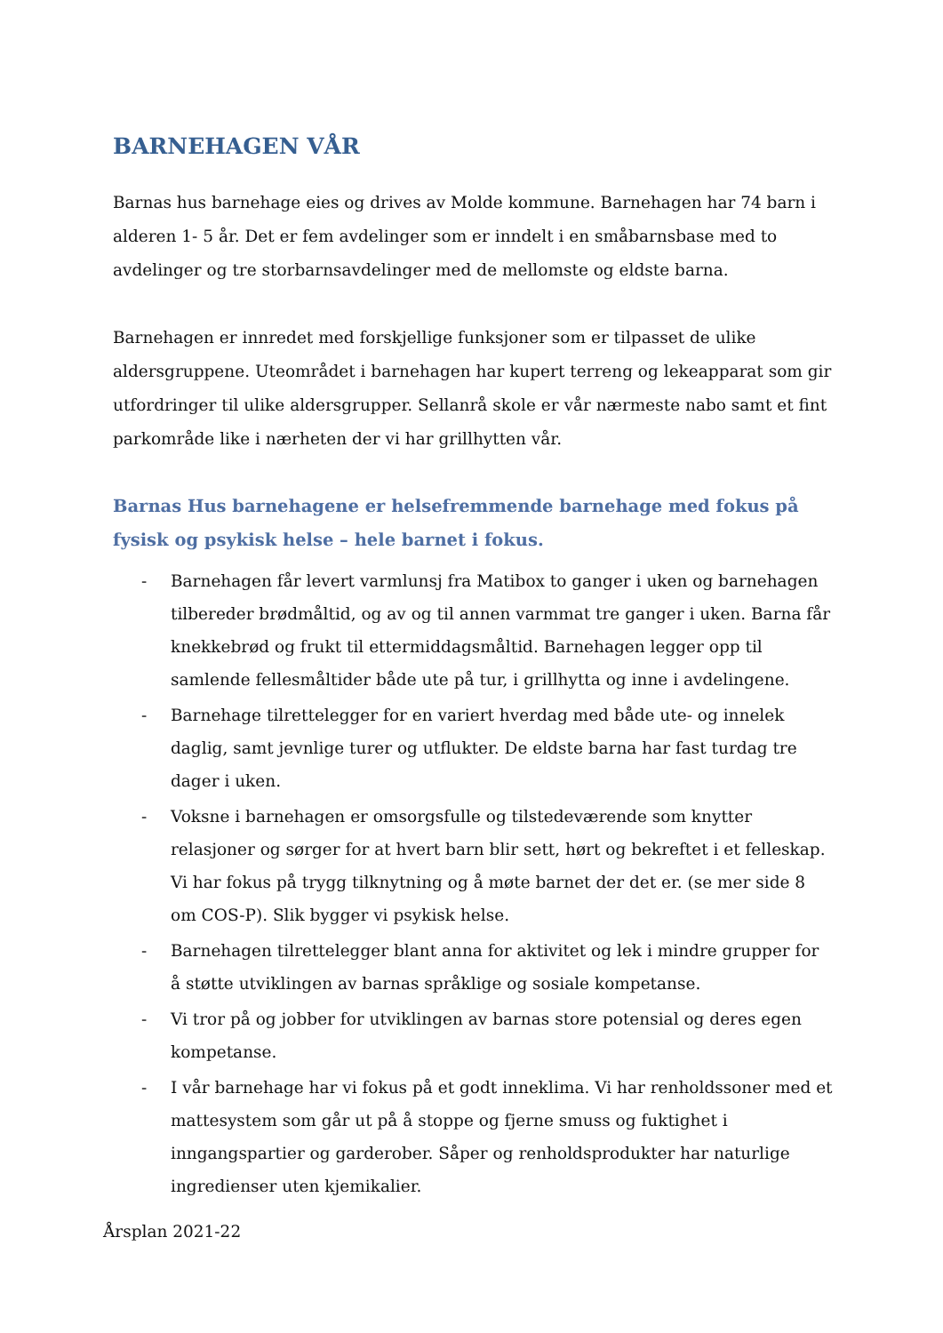BARNEHAGEN VÅR
Barnas hus barnehage eies og drives av Molde kommune. Barnehagen har 74 barn i alderen 1- 5 år. Det er fem avdelinger som er inndelt i en småbarnsbase med to avdelinger og tre storbarnsavdelinger med de mellomste og eldste barna.
Barnehagen er innredet med forskjellige funksjoner som er tilpasset de ulike aldersgruppene. Uteområdet i barnehagen har kupert terreng og lekeapparat som gir utfordringer til ulike aldersgrupper. Sellanrå skole er vår nærmeste nabo samt et fint parkområde like i nærheten der vi har grillhytten vår.
Barnas Hus barnehagene er helsefremmende barnehage med fokus på fysisk og psykisk helse – hele barnet i fokus.
- Barnehagen får levert varmlunsj fra Matibox to ganger i uken og barnehagen tilbereder brødmåltid, og av og til annen varmmat tre ganger i uken. Barna får knekkebrød og frukt til ettermiddagsmåltid. Barnehagen legger opp til samlende fellesmåltider både ute på tur, i grillhytta og inne i avdelingene.
- Barnehage tilrettelegger for en variert hverdag med både ute- og innelek daglig, samt jevnlige turer og utflukter. De eldste barna har fast turdag tre dager i uken.
- Voksne i barnehagen er omsorgsfulle og tilstedeværende som knytter relasjoner og sørger for at hvert barn blir sett, hørt og bekreftet i et felleskap. Vi har fokus på trygg tilknytning og å møte barnet der det er. (se mer side 8 om COS-P). Slik bygger vi psykisk helse.
- Barnehagen tilrettelegger blant anna for aktivitet og lek i mindre grupper for å støtte utviklingen av barnas språklige og sosiale kompetanse.
- Vi tror på og jobber for utviklingen av barnas store potensial og deres egen kompetanse.
- I vår barnehage har vi fokus på et godt inneklima. Vi har renholdssoner med et mattesystem som går ut på å stoppe og fjerne smuss og fuktighet i inngangspartier og garderober. Såper og renholdsprodukter har naturlige ingredienser uten kjemikalier.
Årsplan 2021-22